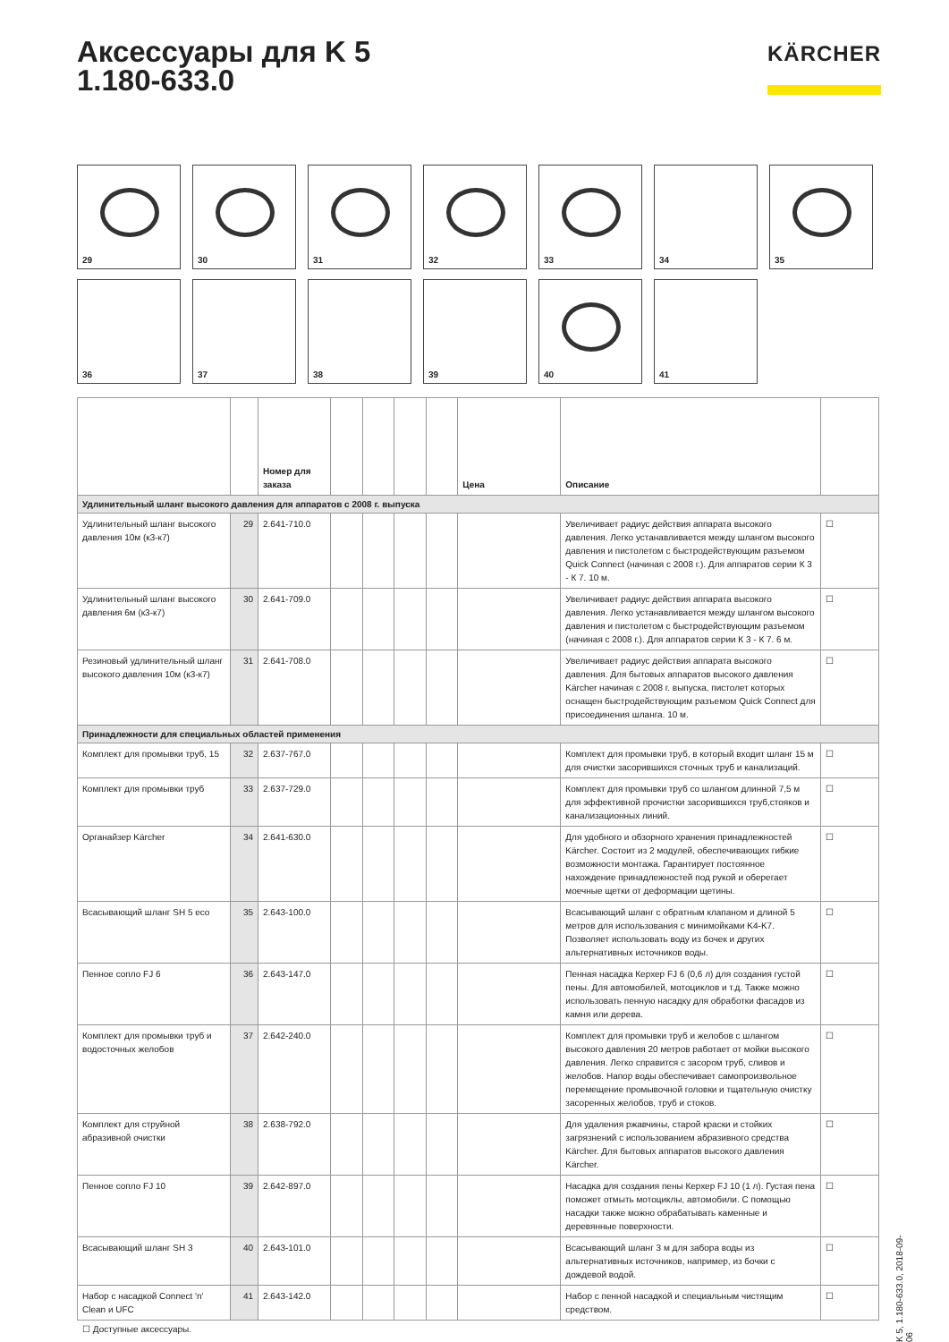Аксессуары для K 5
1.180-633.0
KÄRCHER
29
30
31
32
33
34
35
36
37
38
39
40
41
| | | Номер для заказа | | | | | Цена | Описание | |
| --- | --- | --- | --- | --- | --- | --- | --- | --- | --- |
| Удлинительный шланг высокого давления для аппаратов с 2008 г. выпуска | | | | | | | | | |
| Удлинительный шланг высокого давления 10м (к3-к7) | 29 | 2.641-710.0 | | | | | | Увеличивает радиус действия аппарата высокого давления. Легко устанавливается между шлангом высокого давления и пистолетом с быстродействующим разъемом Quick Connect (начиная с 2008 г.). Для аппаратов серии К 3 - К 7. 10 м. | ☐ |
| Удлинительный шланг высокого давления 6м (к3-к7) | 30 | 2.641-709.0 | | | | | | Увеличивает радиус действия аппарата высокого давления. Легко устанавливается между шлангом высокого давления и пистолетом с быстродействующим разъемом (начиная с 2008 г.). Для аппаратов серии К 3 - К 7. 6 м. | ☐ |
| Резиновый удлинительный шланг высокого давления 10м (к3-к7) | 31 | 2.641-708.0 | | | | | | Увеличивает радиус действия аппарата высокого давления. Для бытовых аппаратов высокого давления Kärcher начиная с 2008 г. выпуска, пистолет которых оснащен быстродействующим разъемом Quick Connect для присоединения шланга. 10 м. | ☐ |
| Принадлежности для специальных областей применения | | | | | | | | | |
| Комплект для промывки труб, 15 | 32 | 2.637-767.0 | | | | | | Комплект для промывки труб, в который входит шланг 15 м для очистки засорившихся сточных труб и канализаций. | ☐ |
| Комплект для промывки труб | 33 | 2.637-729.0 | | | | | | Комплект для промывки труб со шлангом длинной 7,5 м для эффективной прочистки засорившихся труб,стояков и канализационных линий. | ☐ |
| Органайзер Kärcher | 34 | 2.641-630.0 | | | | | | Для удобного и обзорного хранения принадлежностей Kärcher. Состоит из 2 модулей, обеспечивающих гибкие возможности монтажа. Гарантирует постоянное нахождение принадлежностей под рукой и оберегает моечные щетки от деформации щетины. | ☐ |
| Всасывающий шланг SH 5 eco | 35 | 2.643-100.0 | | | | | | Всасывающий шланг с обратным клапаном и длиной 5 метров для использования с минимойками K4-K7. Позволяет использовать воду из бочек и других альтернативных источников воды. | ☐ |
| Пенное сопло FJ 6 | 36 | 2.643-147.0 | | | | | | Пенная насадка Керхер FJ 6 (0,6 л) для создания густой пены. Для автомобилей, мотоциклов и т.д. Также можно использовать пенную насадку для обработки фасадов из камня или дерева. | ☐ |
| Комплект для промывки труб и водосточных желобов | 37 | 2.642-240.0 | | | | | | Комплект для промывки труб и желобов с шлангом высокого давления 20 метров работает от мойки высокого давления. Легко справится с засором труб, сливов и желобов. Напор воды обеспечивает самопроизвольное перемещение промывочной головки и тщательную очистку засоренных желобов, труб и стоков. | ☐ |
| Комплект для струйной абразивной очистки | 38 | 2.638-792.0 | | | | | | Для удаления ржавчины, старой краски и стойких загрязнений с использованием абразивного средства Kärcher. Для бытовых аппаратов высокого давления Kärcher. | ☐ |
| Пенное сопло FJ 10 | 39 | 2.642-897.0 | | | | | | Насадка для создания пены Керхер FJ 10 (1 л). Густая пена поможет отмыть мотоциклы, автомобили. С помощью насадки также можно обрабатывать каменные и деревянные поверхности. | ☐ |
| Всасывающий шланг SH 3 | 40 | 2.643-101.0 | | | | | | Всасывающий шланг 3 м для забора воды из альтернативных источников, например, из бочки с дождевой водой. | ☐ |
| Набор с насадкой Connect 'n' Clean и UFC | 41 | 2.643-142.0 | | | | | | Набор с пенной насадкой и специальным чистящим средством. | ☐ |
☐ Доступные аксессуары.
K 5, 1.180-633.0, 2018-09-06